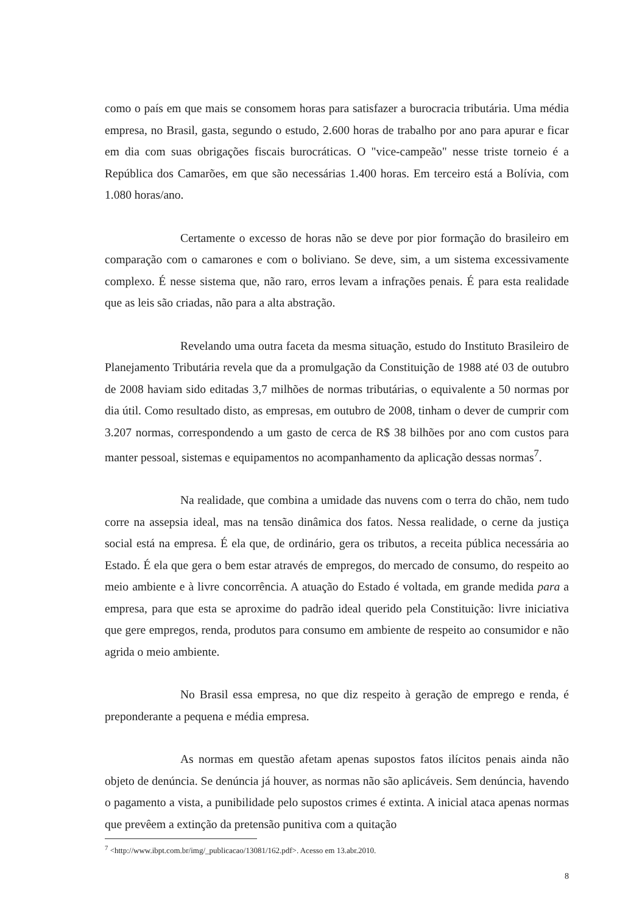como o país em que mais se consomem horas para satisfazer a burocracia tributária. Uma média empresa, no Brasil, gasta, segundo o estudo, 2.600 horas de trabalho por ano para apurar e ficar em dia com suas obrigações fiscais burocráticas. O "vice-campeão" nesse triste torneio é a República dos Camarões, em que são necessárias 1.400 horas. Em terceiro está a Bolívia, com 1.080 horas/ano.
Certamente o excesso de horas não se deve por pior formação do brasileiro em comparação com o camarones e com o boliviano. Se deve, sim, a um sistema excessivamente complexo. É nesse sistema que, não raro, erros levam a infrações penais. É para esta realidade que as leis são criadas, não para a alta abstração.
Revelando uma outra faceta da mesma situação, estudo do Instituto Brasileiro de Planejamento Tributária revela que da a promulgação da Constituição de 1988 até 03 de outubro de 2008 haviam sido editadas 3,7 milhões de normas tributárias, o equivalente a 50 normas por dia útil. Como resultado disto, as empresas, em outubro de 2008, tinham o dever de cumprir com 3.207 normas, correspondendo a um gasto de cerca de R$ 38 bilhões por ano com custos para manter pessoal, sistemas e equipamentos no acompanhamento da aplicação dessas normas<sup>7</sup>.
Na realidade, que combina a umidade das nuvens com o terra do chão, nem tudo corre na assepsia ideal, mas na tensão dinâmica dos fatos. Nessa realidade, o cerne da justiça social está na empresa. É ela que, de ordinário, gera os tributos, a receita pública necessária ao Estado. É ela que gera o bem estar através de empregos, do mercado de consumo, do respeito ao meio ambiente e à livre concorrência. A atuação do Estado é voltada, em grande medida para a empresa, para que esta se aproxime do padrão ideal querido pela Constituição: livre iniciativa que gere empregos, renda, produtos para consumo em ambiente de respeito ao consumidor e não agrida o meio ambiente.
No Brasil essa empresa, no que diz respeito à geração de emprego e renda, é preponderante a pequena e média empresa.
As normas em questão afetam apenas supostos fatos ilícitos penais ainda não objeto de denúncia. Se denúncia já houver, as normas não são aplicáveis. Sem denúncia, havendo o pagamento a vista, a punibilidade pelo supostos crimes é extinta. A inicial ataca apenas normas que prevêem a extinção da pretensão punitiva com a quitação
<sup>7</sup> <http://www.ibpt.com.br/img/_publicacao/13081/162.pdf>. Acesso em 13.abr.2010.
8